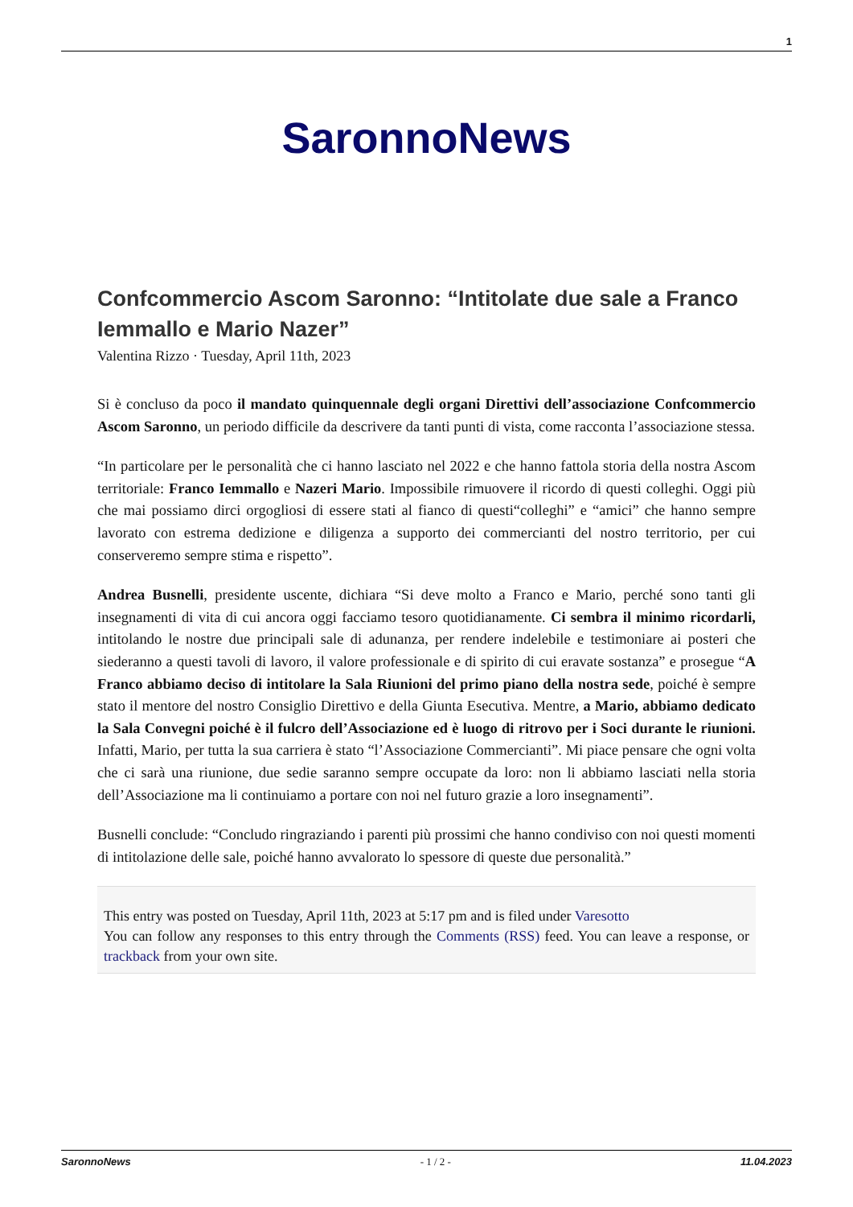1
SaronnoNews
Confcommercio Ascom Saronno: “Intitolate due sale a Franco Iemmallo e Mario Nazer”
Valentina Rizzo · Tuesday, April 11th, 2023
Si è concluso da poco il mandato quinquennale degli organi Direttivi dell’associazione Confcommercio Ascom Saronno, un periodo difficile da descrivere da tanti punti di vista, come racconta l’associazione stessa.
“In particolare per le personalità che ci hanno lasciato nel 2022 e che hanno fattola storia della nostra Ascom territoriale: Franco Iemmallo e Nazeri Mario. Impossibile rimuovere il ricordo di questi colleghi. Oggi più che mai possiamo dirci orgogliosi di essere stati al fianco di questi“colleghi” e “amici” che hanno sempre lavorato con estrema dedizione e diligenza a supporto dei commercianti del nostro territorio, per cui conserveremo sempre stima e rispetto”.
Andrea Busnelli, presidente uscente, dichiara “Si deve molto a Franco e Mario, perché sono tanti gli insegnamenti di vita di cui ancora oggi facciamo tesoro quotidianamente. Ci sembra il minimo ricordarli, intitolando le nostre due principali sale di adunanza, per rendere indelebile e testimoniare ai posteri che siederanno a questi tavoli di lavoro, il valore professionale e di spirito di cui eravate sostanza” e prosegue “A Franco abbiamo deciso di intitolare la Sala Riunioni del primo piano della nostra sede, poiché è sempre stato il mentore del nostro Consiglio Direttivo e della Giunta Esecutiva. Mentre, a Mario, abbiamo dedicato la Sala Convegni poiché è il fulcro dell’Associazione ed è luogo di ritrovo per i Soci durante le riunioni. Infatti, Mario, per tutta la sua carriera è stato “l’Associazione Commercianti”. Mi piace pensare che ogni volta che ci sarà una riunione, due sedie saranno sempre occupate da loro: non li abbiamo lasciati nella storia dell’Associazione ma li continuiamo a portare con noi nel futuro grazie a loro insegnamenti”.
Busnelli conclude: “Concludo ringraziando i parenti più prossimi che hanno condiviso con noi questi momenti di intitolazione delle sale, poiché hanno avvalorato lo spessore di queste due personalità.”
This entry was posted on Tuesday, April 11th, 2023 at 5:17 pm and is filed under Varesotto
You can follow any responses to this entry through the Comments (RSS) feed. You can leave a response, or trackback from your own site.
SaronnoNews - 1 / 2 - 11.04.2023